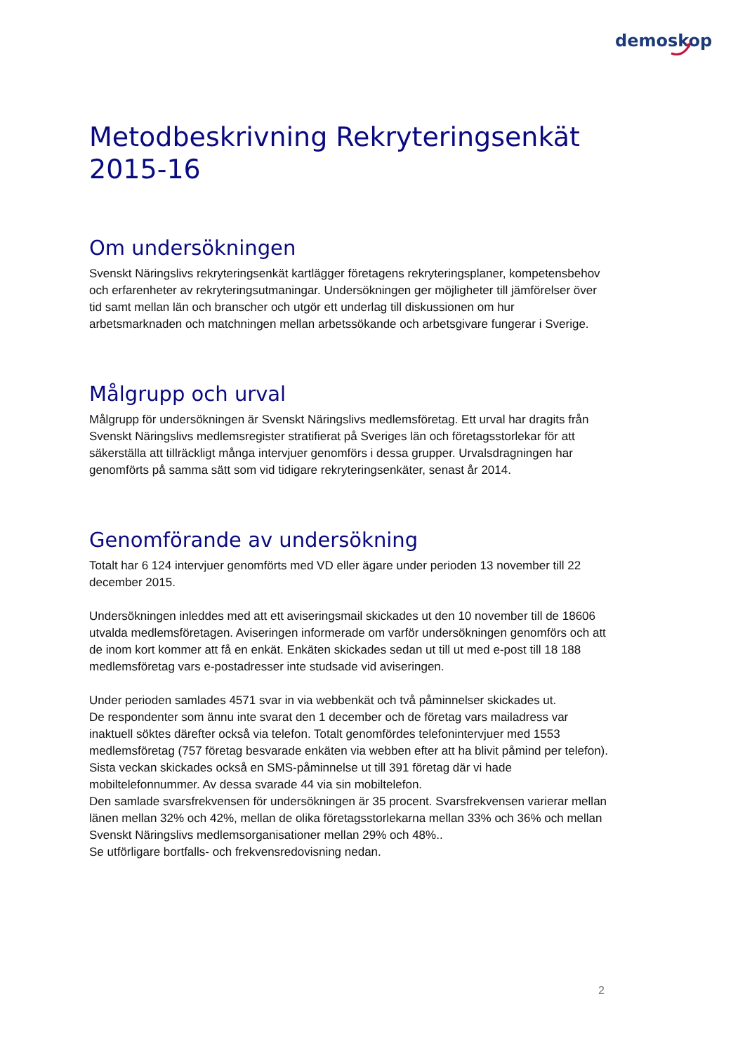demoskop
Metodbeskrivning Rekryteringsenkät 2015-16
Om undersökningen
Svenskt Näringslivs rekryteringsenkät kartlägger företagens rekryteringsplaner, kompetensbehov och erfarenheter av rekryteringsutmaningar. Undersökningen ger möjligheter till jämförelser över tid samt mellan län och branscher och utgör ett underlag till diskussionen om hur arbetsmarknaden och matchningen mellan arbetssökande och arbetsgivare fungerar i Sverige.
Målgrupp och urval
Målgrupp för undersökningen är Svenskt Näringslivs medlemsföretag. Ett urval har dragits från Svenskt Näringslivs medlemsregister stratifierat på Sveriges län och företagsstorlekar för att säkerställa att tillräckligt många intervjuer genomförs i dessa grupper. Urvalsdragningen har genomförts på samma sätt som vid tidigare rekryteringsenkäter, senast år 2014.
Genomförande av undersökning
Totalt har 6 124 intervjuer genomförts med VD eller ägare under perioden 13 november till 22 december 2015.
Undersökningen inleddes med att ett aviseringsmail skickades ut den 10 november till de 18606 utvalda medlemsföretagen. Aviseringen informerade om varför undersökningen genomförs och att de inom kort kommer att få en enkät. Enkäten skickades sedan ut till ut med e-post till 18 188 medlemsföretag vars e-postadresser inte studsade vid aviseringen.
Under perioden samlades 4571 svar in via webbenkät och två påminnelser skickades ut.
De respondenter som ännu inte svarat den 1 december och de företag vars mailadress var inaktuell söktes därefter också via telefon. Totalt genomfördes telefonintervjuer med 1553 medlemsföretag (757 företag besvarade enkäten via webben efter att ha blivit påmind per telefon).
Sista veckan skickades också en SMS-påminnelse ut till 391 företag där vi hade mobiltelefonnummer. Av dessa svarade 44 via sin mobiltelefon.
Den samlade svarsfrekvensen för undersökningen är 35 procent. Svarsfrekvensen varierar mellan länen mellan 32% och 42%, mellan de olika företagsstorlekarna mellan 33% och 36% och mellan Svenskt Näringslivs medlemsorganisationer mellan 29% och 48%..
Se utförligare bortfalls- och frekvensredovisning nedan.
2